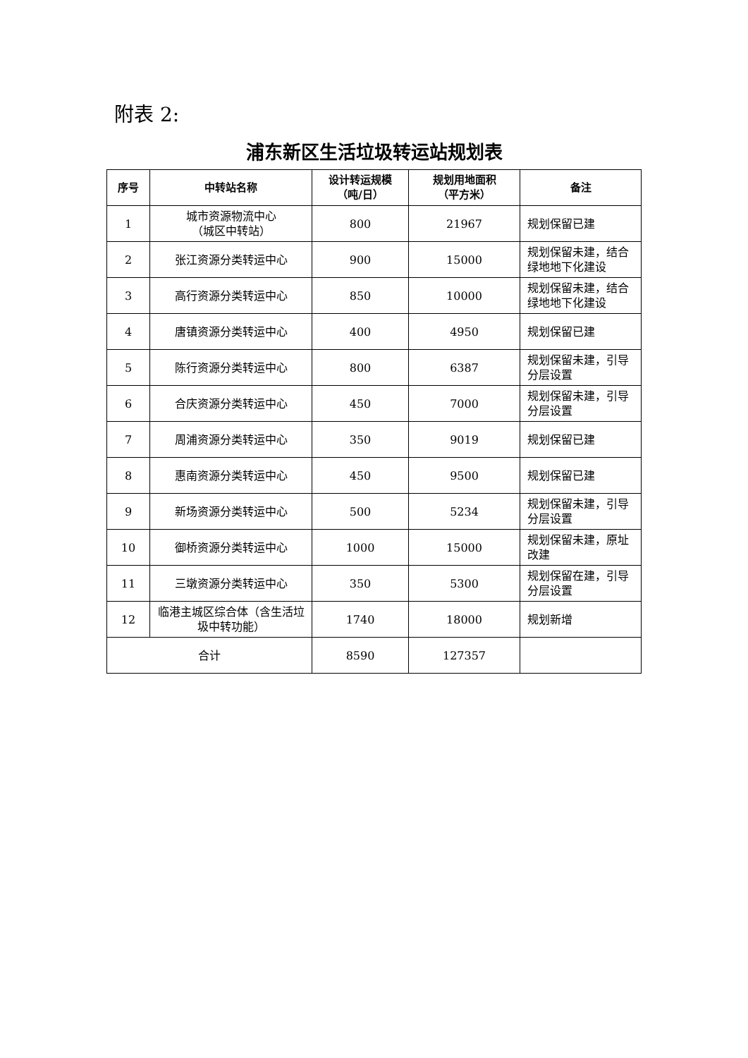附表 2:
浦东新区生活垃圾转运站规划表
| 序号 | 中转站名称 | 设计转运规模 （吨/日） | 规划用地面积 （平方米） | 备注 |
| --- | --- | --- | --- | --- |
| 1 | 城市资源物流中心 （城区中转站） | 800 | 21967 | 规划保留已建 |
| 2 | 张江资源分类转运中心 | 900 | 15000 | 规划保留未建，结合绿地地下化建设 |
| 3 | 高行资源分类转运中心 | 850 | 10000 | 规划保留未建，结合绿地地下化建设 |
| 4 | 唐镇资源分类转运中心 | 400 | 4950 | 规划保留已建 |
| 5 | 陈行资源分类转运中心 | 800 | 6387 | 规划保留未建，引导分层设置 |
| 6 | 合庆资源分类转运中心 | 450 | 7000 | 规划保留未建，引导分层设置 |
| 7 | 周浦资源分类转运中心 | 350 | 9019 | 规划保留已建 |
| 8 | 惠南资源分类转运中心 | 450 | 9500 | 规划保留已建 |
| 9 | 新场资源分类转运中心 | 500 | 5234 | 规划保留未建，引导分层设置 |
| 10 | 御桥资源分类转运中心 | 1000 | 15000 | 规划保留未建，原址改建 |
| 11 | 三墩资源分类转运中心 | 350 | 5300 | 规划保留在建，引导分层设置 |
| 12 | 临港主城区综合体（含生活垃圾中转功能） | 1740 | 18000 | 规划新增 |
| 合计 | | 8590 | 127357 | |